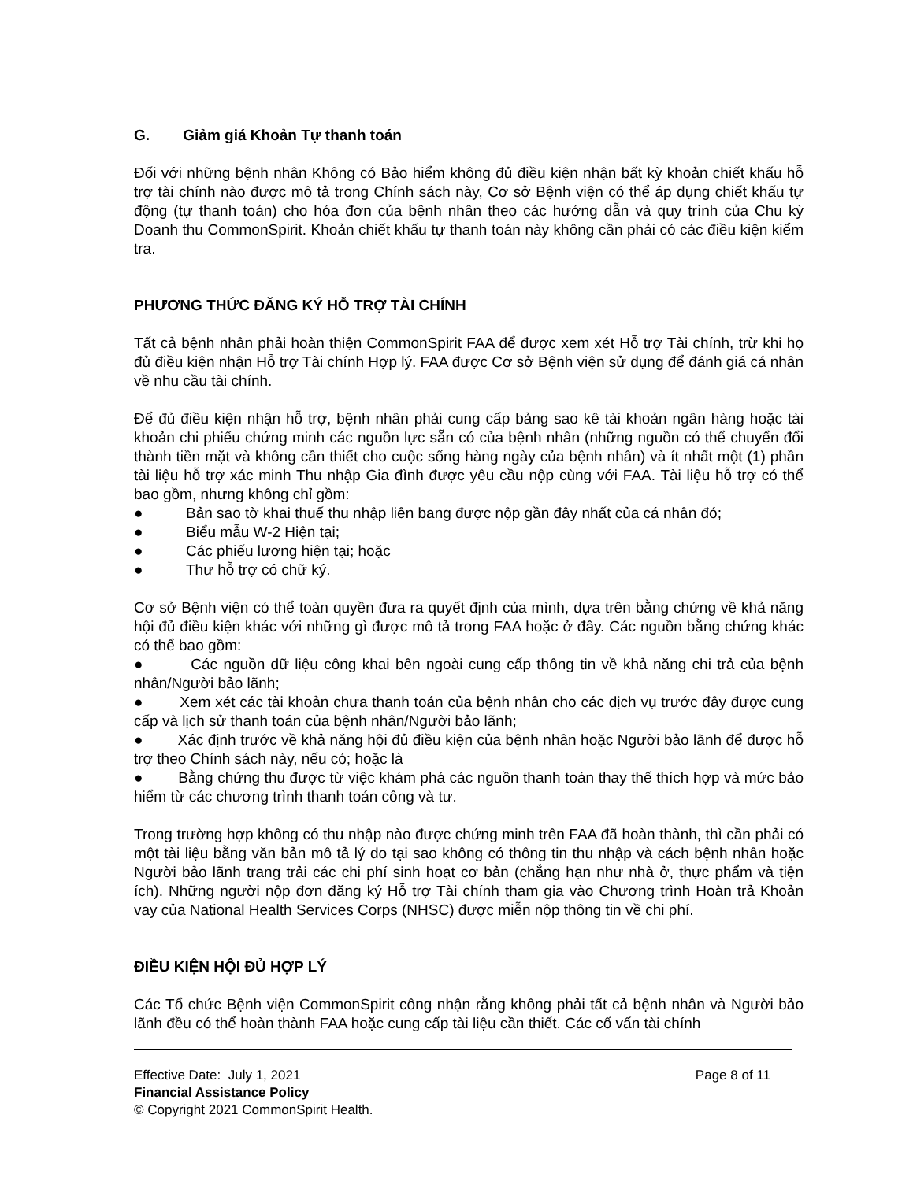G. Giảm giá Khoản Tự thanh toán
Đối với những bệnh nhân Không có Bảo hiểm không đủ điều kiện nhận bất kỳ khoản chiết khấu hỗ trợ tài chính nào được mô tả trong Chính sách này, Cơ sở Bệnh viện có thể áp dụng chiết khấu tự động (tự thanh toán) cho hóa đơn của bệnh nhân theo các hướng dẫn và quy trình của Chu kỳ Doanh thu CommonSpirit. Khoản chiết khấu tự thanh toán này không cần phải có các điều kiện kiểm tra.
PHƯƠNG THỨC ĐĂNG KÝ HỖ TRỢ TÀI CHÍNH
Tất cả bệnh nhân phải hoàn thiện CommonSpirit FAA để được xem xét Hỗ trợ Tài chính, trừ khi họ đủ điều kiện nhận Hỗ trợ Tài chính Hợp lý. FAA được Cơ sở Bệnh viện sử dụng để đánh giá cá nhân về nhu cầu tài chính.
Để đủ điều kiện nhận hỗ trợ, bệnh nhân phải cung cấp bảng sao kê tài khoản ngân hàng hoặc tài khoản chi phiếu chứng minh các nguồn lực sẵn có của bệnh nhân (những nguồn có thể chuyển đổi thành tiền mặt và không cần thiết cho cuộc sống hàng ngày của bệnh nhân) và ít nhất một (1) phần tài liệu hỗ trợ xác minh Thu nhập Gia đình được yêu cầu nộp cùng với FAA. Tài liệu hỗ trợ có thể bao gồm, nhưng không chỉ gồm:
● Bản sao tờ khai thuế thu nhập liên bang được nộp gần đây nhất của cá nhân đó;
● Biểu mẫu W-2 Hiện tại;
● Các phiếu lương hiện tại; hoặc
● Thư hỗ trợ có chữ ký.
Cơ sở Bệnh viện có thể toàn quyền đưa ra quyết định của mình, dựa trên bằng chứng về khả năng hội đủ điều kiện khác với những gì được mô tả trong FAA hoặc ở đây. Các nguồn bằng chứng khác có thể bao gồm:
● Các nguồn dữ liệu công khai bên ngoài cung cấp thông tin về khả năng chi trả của bệnh nhân/Người bảo lãnh;
● Xem xét các tài khoản chưa thanh toán của bệnh nhân cho các dịch vụ trước đây được cung cấp và lịch sử thanh toán của bệnh nhân/Người bảo lãnh;
● Xác định trước về khả năng hội đủ điều kiện của bệnh nhân hoặc Người bảo lãnh để được hỗ trợ theo Chính sách này, nếu có; hoặc là
● Bằng chứng thu được từ việc khám phá các nguồn thanh toán thay thế thích hợp và mức bảo hiểm từ các chương trình thanh toán công và tư.
Trong trường hợp không có thu nhập nào được chứng minh trên FAA đã hoàn thành, thì cần phải có một tài liệu bằng văn bản mô tả lý do tại sao không có thông tin thu nhập và cách bệnh nhân hoặc Người bảo lãnh trang trải các chi phí sinh hoạt cơ bản (chẳng hạn như nhà ở, thực phẩm và tiện ích). Những người nộp đơn đăng ký Hỗ trợ Tài chính tham gia vào Chương trình Hoàn trả Khoản vay của National Health Services Corps (NHSC) được miễn nộp thông tin về chi phí.
ĐIỀU KIỆN HỘI ĐỦ HỢP LÝ
Các Tổ chức Bệnh viện CommonSpirit công nhận rằng không phải tất cả bệnh nhân và Người bảo lãnh đều có thể hoàn thành FAA hoặc cung cấp tài liệu cần thiết. Các cố vấn tài chính
Effective Date: July 1, 2021 Page 8 of 11
Financial Assistance Policy
© Copyright 2021 CommonSpirit Health.